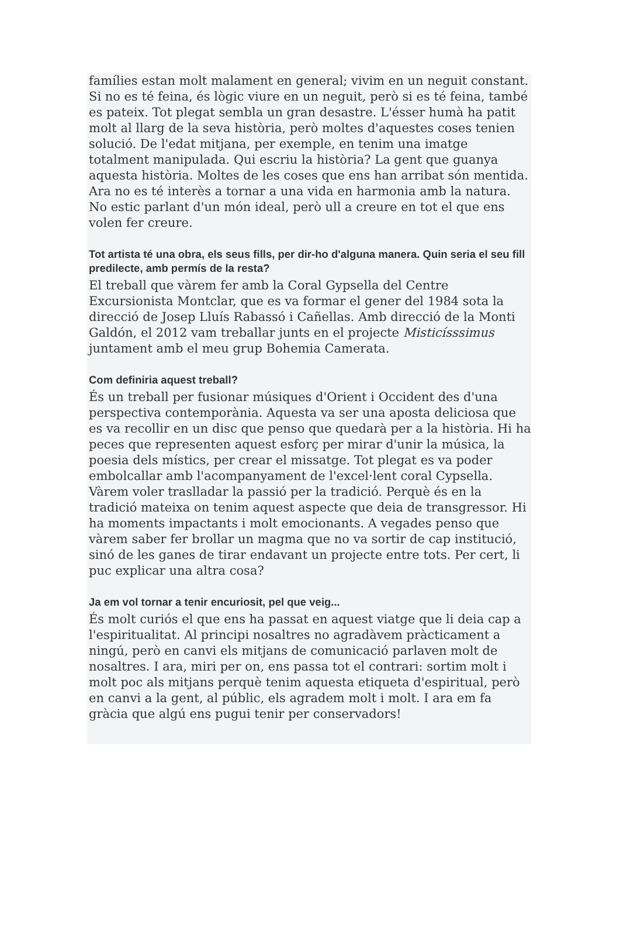famílies estan molt malament en general; vivim en un neguit constant. Si no es té feina, és lògic viure en un neguit, però si es té feina, també es pateix. Tot plegat sembla un gran desastre. L'ésser humà ha patit molt al llarg de la seva història, però moltes d'aquestes coses tenien solució. De l'edat mitjana, per exemple, en tenim una imatge totalment manipulada. Qui escriu la història? La gent que guanya aquesta història. Moltes de les coses que ens han arribat són mentida. Ara no es té interès a tornar a una vida en harmonia amb la natura. No estic parlant d'un món ideal, però ull a creure en tot el que ens volen fer creure.
Tot artista té una obra, els seus fills, per dir-ho d'alguna manera. Quin seria el seu fill predilecte, amb permís de la resta?
El treball que vàrem fer amb la Coral Gypsella del Centre Excursionista Montclar, que es va formar el gener del 1984 sota la direcció de Josep Lluís Rabassó i Cañellas. Amb direcció de la Monti Galdón, el 2012 vam treballar junts en el projecte Misticísssimus juntament amb el meu grup Bohemia Camerata.
Com definiria aquest treball?
És un treball per fusionar músiques d'Orient i Occident des d'una perspectiva contemporània. Aquesta va ser una aposta deliciosa que es va recollir en un disc que penso que quedarà per a la història. Hi ha peces que representen aquest esforç per mirar d'unir la música, la poesia dels místics, per crear el missatge. Tot plegat es va poder embolcallar amb l'acompanyament de l'excel·lent coral Cypsella. Vàrem voler traslladar la passió per la tradició. Perquè és en la tradició mateixa on tenim aquest aspecte que deia de transgressor. Hi ha moments impactants i molt emocionants. A vegades penso que vàrem saber fer brollar un magma que no va sortir de cap institució, sinó de les ganes de tirar endavant un projecte entre tots. Per cert, li puc explicar una altra cosa?
Ja em vol tornar a tenir encuriosit, pel que veig...
És molt curiós el que ens ha passat en aquest viatge que li deia cap a l'espiritualitat. Al principi nosaltres no agradàvem pràcticament a ningú, però en canvi els mitjans de comunicació parlaven molt de nosaltres. I ara, miri per on, ens passa tot el contrari: sortim molt i molt poc als mitjans perquè tenim aquesta etiqueta d'espiritual, però en canvi a la gent, al públic, els agradem molt i molt. I ara em fa gràcia que algú ens pugui tenir per conservadors!